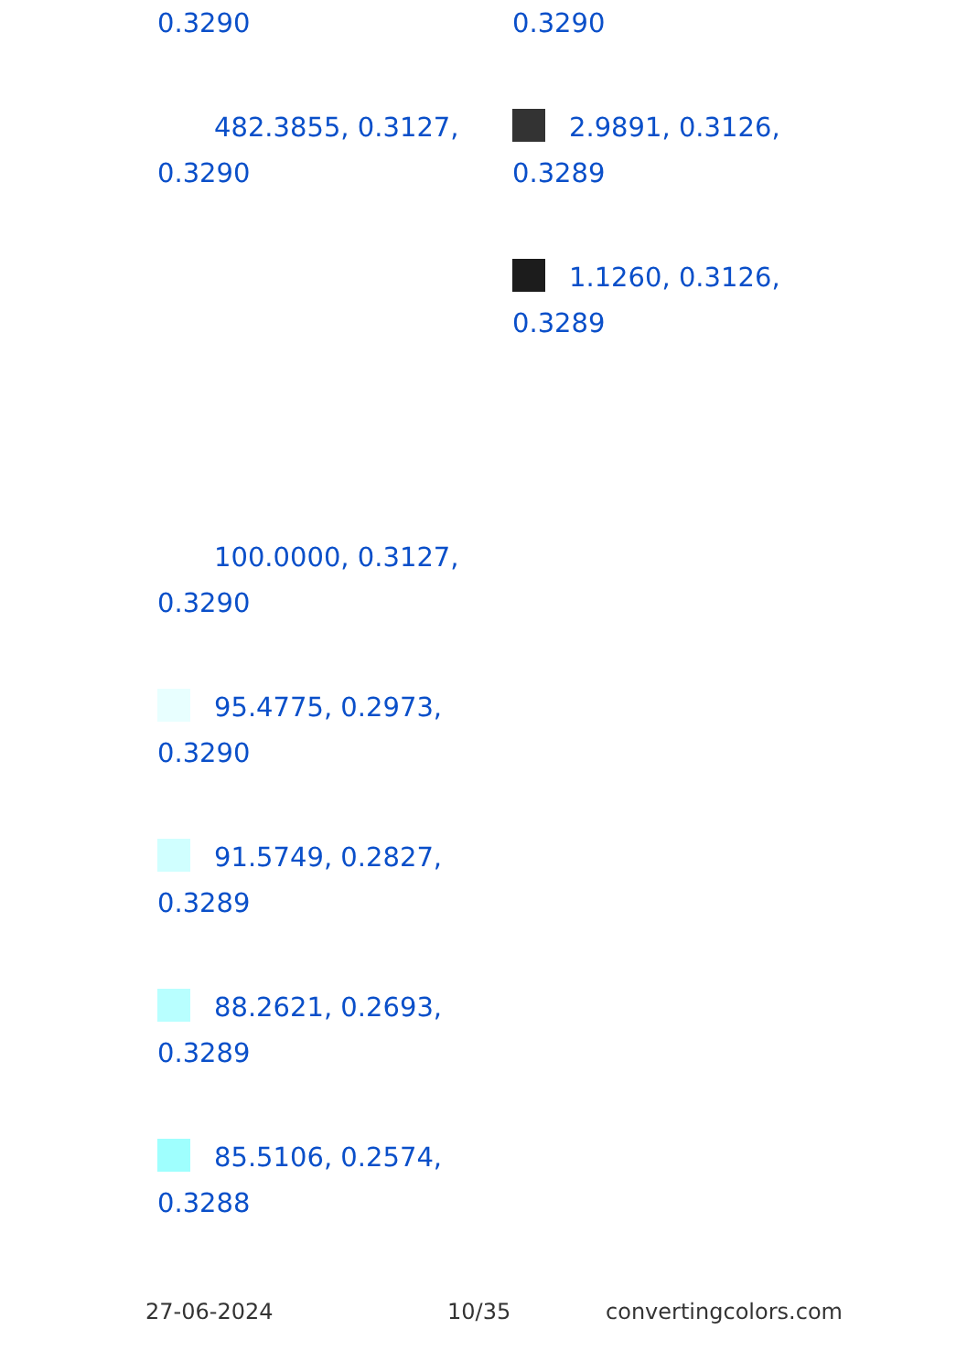0.3290
482.3855, 0.3127, 0.3290
100.0000, 0.3127, 0.3290
95.4775, 0.2973, 0.3290
91.5749, 0.2827, 0.3289
88.2621, 0.2693, 0.3289
85.5106, 0.2574, 0.3288
0.3290
2.9891, 0.3126, 0.3289
1.1260, 0.3126, 0.3289
27-06-2024 10/35 convertingcolors.com